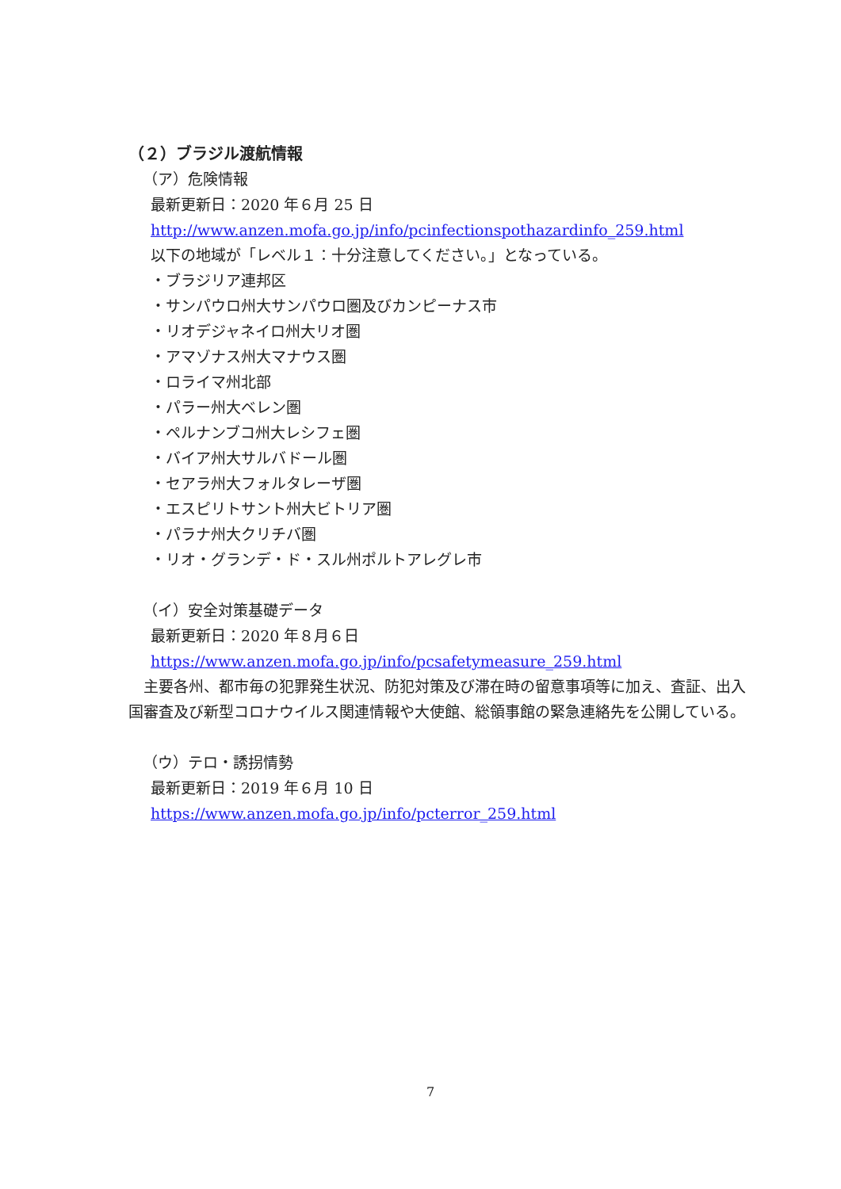（２）ブラジル渡航情報
（ア）危険情報
最新更新日：2020 年６月 25 日
http://www.anzen.mofa.go.jp/info/pcinfectionspothazardinfo_259.html
以下の地域が「レベル１：十分注意してください。」となっている。
・ブラジリア連邦区
・サンパウロ州大サンパウロ圏及びカンピーナス市
・リオデジャネイロ州大リオ圏
・アマゾナス州大マナウス圏
・ロライマ州北部
・パラー州大ベレン圏
・ペルナンブコ州大レシフェ圏
・バイア州大サルバドール圏
・セアラ州大フォルタレーザ圏
・エスピリトサント州大ビトリア圏
・パラナ州大クリチバ圏
・リオ・グランデ・ド・スル州ポルトアレグレ市
（イ）安全対策基礎データ
最新更新日：2020 年８月６日
https://www.anzen.mofa.go.jp/info/pcsafetymeasure_259.html
　主要各州、都市毎の犯罪発生状況、防犯対策及び滞在時の留意事項等に加え、査証、出入国審査及び新型コロナウイルス関連情報や大使館、総領事館の緊急連絡先を公開している。
（ウ）テロ・誘拐情勢
最新更新日：2019 年６月 10 日
https://www.anzen.mofa.go.jp/info/pcterror_259.html
7